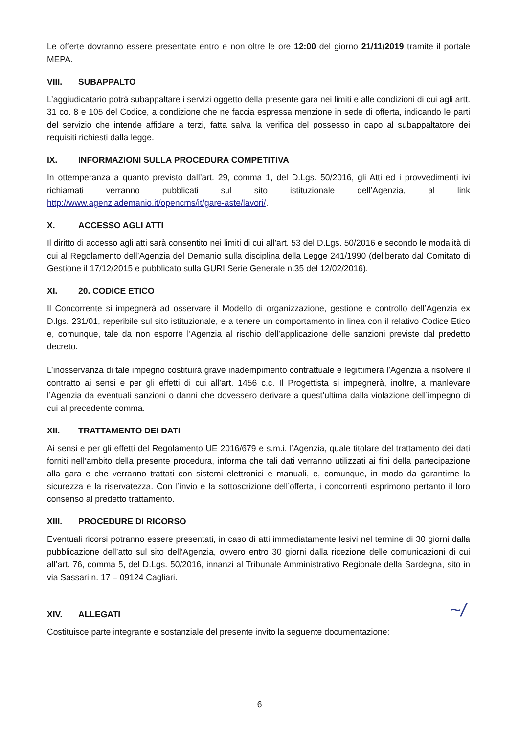Le offerte dovranno essere presentate entro e non oltre le ore 12:00 del giorno 21/11/2019 tramite il portale MEPA.
VIII. SUBAPPALTO
L’aggiudicatario potrà subappaltare i servizi oggetto della presente gara nei limiti e alle condizioni di cui agli artt. 31 co. 8 e 105 del Codice, a condizione che ne faccia espressa menzione in sede di offerta, indicando le parti del servizio che intende affidare a terzi, fatta salva la verifica del possesso in capo al subappaltatore dei requisiti richiesti dalla legge.
IX. INFORMAZIONI SULLA PROCEDURA COMPETITIVA
In ottemperanza a quanto previsto dall’art. 29, comma 1, del D.Lgs. 50/2016, gli Atti ed i provvedimenti ivi richiamati verranno pubblicati sul sito istituzionale dell’Agenzia, al link http://www.agenziademanio.it/opencms/it/gare-aste/lavori/.
X. ACCESSO AGLI ATTI
Il diritto di accesso agli atti sarà consentito nei limiti di cui all’art. 53 del D.Lgs. 50/2016 e secondo le modalità di cui al Regolamento dell’Agenzia del Demanio sulla disciplina della Legge 241/1990 (deliberato dal Comitato di Gestione il 17/12/2015 e pubblicato sulla GURI Serie Generale n.35 del 12/02/2016).
XI. 20. CODICE ETICO
Il Concorrente si impegnerà ad osservare il Modello di organizzazione, gestione e controllo dell’Agenzia ex D.lgs. 231/01, reperibile sul sito istituzionale, e a tenere un comportamento in linea con il relativo Codice Etico e, comunque, tale da non esporre l’Agenzia al rischio dell’applicazione delle sanzioni previste dal predetto decreto.
L’inosservanza di tale impegno costituirà grave inadempimento contrattuale e legittimerà l’Agenzia a risolvere il contratto ai sensi e per gli effetti di cui all’art. 1456 c.c. Il Progettista si impegnerà, inoltre, a manlevare l’Agenzia da eventuali sanzioni o danni che dovessero derivare a quest’ultima dalla violazione dell’impegno di cui al precedente comma.
XII. TRATTAMENTO DEI DATI
Ai sensi e per gli effetti del Regolamento UE 2016/679 e s.m.i. l’Agenzia, quale titolare del trattamento dei dati forniti nell’ambito della presente procedura, informa che tali dati verranno utilizzati ai fini della partecipazione alla gara e che verranno trattati con sistemi elettronici e manuali, e, comunque, in modo da garantirne la sicurezza e la riservatezza. Con l’invio e la sottoscrizione dell’offerta, i concorrenti esprimono pertanto il loro consenso al predetto trattamento.
XIII. PROCEDURE DI RICORSO
Eventuali ricorsi potranno essere presentati, in caso di atti immediatamente lesivi nel termine di 30 giorni dalla pubblicazione dell’atto sul sito dell’Agenzia, ovvero entro 30 giorni dalla ricezione delle comunicazioni di cui all’art. 76, comma 5, del D.Lgs. 50/2016, innanzi al Tribunale Amministrativo Regionale della Sardegna, sito in via Sassari n. 17 – 09124 Cagliari.
XIV. ALLEGATI
Costituisce parte integrante e sostanziale del presente invito la seguente documentazione:
~/
6